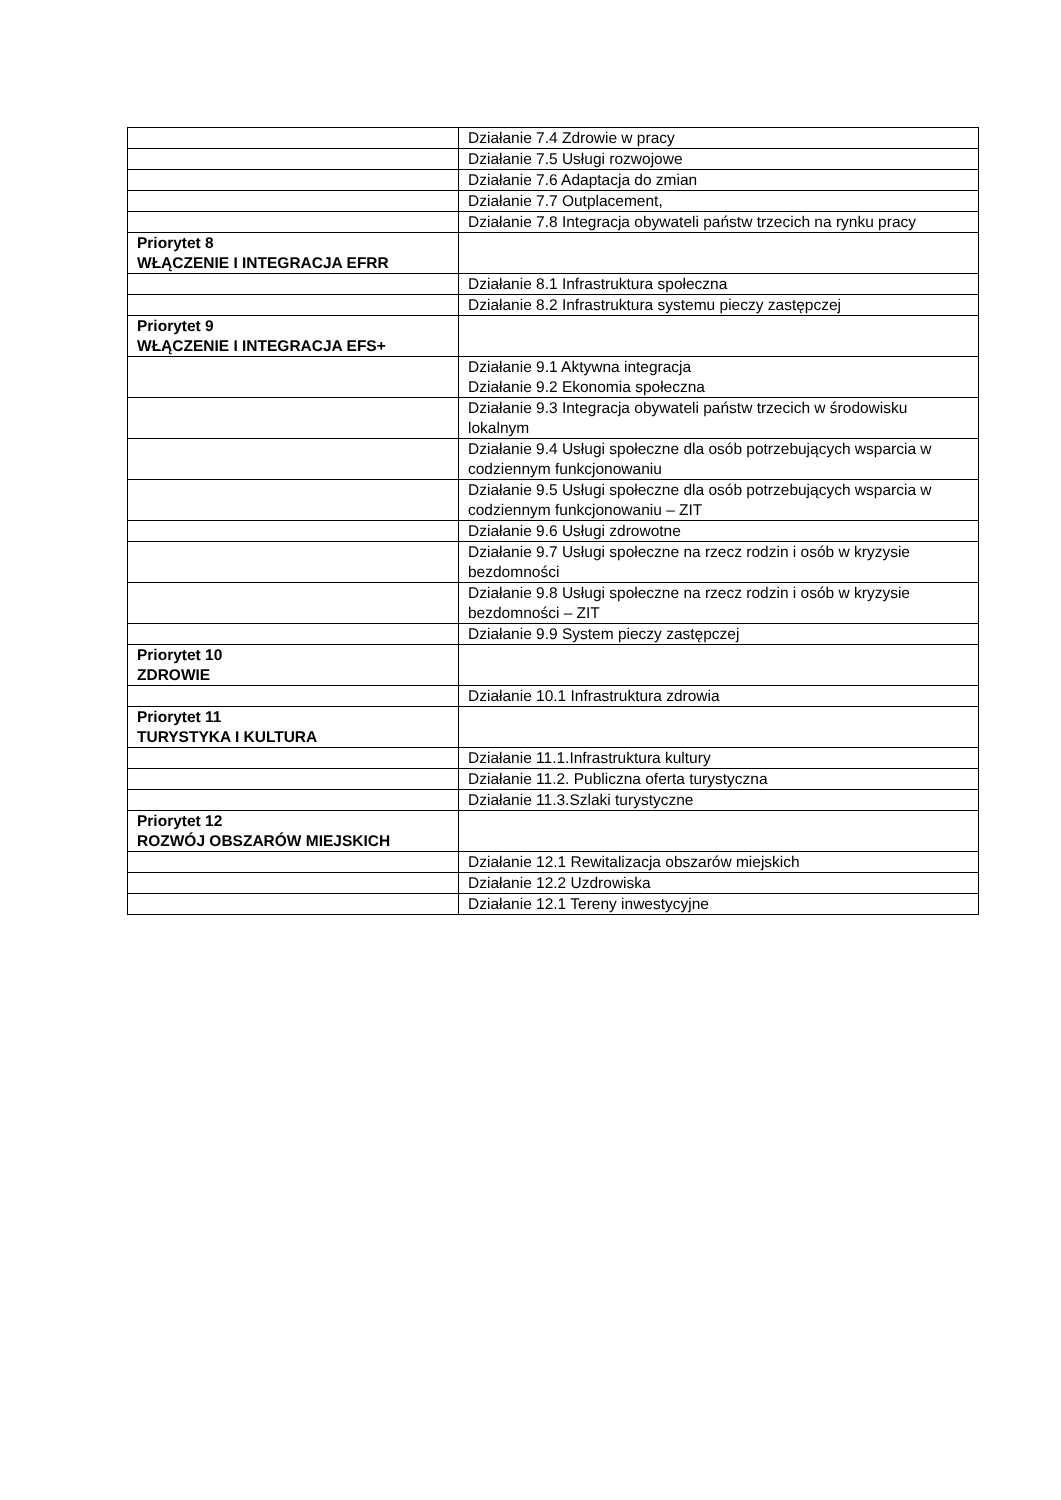| | Działanie 7.4 Zdrowie w pracy |
| | Działanie 7.5 Usługi rozwojowe |
| | Działanie 7.6 Adaptacja do zmian |
| | Działanie 7.7 Outplacement, |
| | Działanie 7.8 Integracja obywateli państw trzecich na rynku pracy |
| Priorytet 8 WŁĄCZENIE I INTEGRACJA EFRR | |
| | Działanie 8.1 Infrastruktura społeczna |
| | Działanie 8.2 Infrastruktura systemu pieczy zastępczej |
| Priorytet 9 WŁĄCZENIE I INTEGRACJA EFS+ | |
| | Działanie 9.1 Aktywna integracja Działanie 9.2 Ekonomia społeczna |
| | Działanie 9.3 Integracja obywateli państw trzecich w środowisku lokalnym |
| | Działanie 9.4 Usługi społeczne dla osób potrzebujących wsparcia w codziennym funkcjonowaniu |
| | Działanie 9.5 Usługi społeczne dla osób potrzebujących wsparcia w codziennym funkcjonowaniu – ZIT |
| | Działanie 9.6 Usługi zdrowotne |
| | Działanie 9.7 Usługi społeczne na rzecz rodzin i osób w kryzysie bezdomności |
| | Działanie 9.8 Usługi społeczne na rzecz rodzin i osób w kryzysie bezdomności – ZIT |
| | Działanie 9.9 System pieczy zastępczej |
| Priorytet 10 ZDROWIE | |
| | Działanie 10.1 Infrastruktura zdrowia |
| Priorytet 11 TURYSTYKA I KULTURA | |
| | Działanie 11.1.Infrastruktura kultury |
| | Działanie 11.2. Publiczna oferta turystyczna |
| | Działanie 11.3.Szlaki turystyczne |
| Priorytet 12 ROZWÓJ OBSZARÓW MIEJSKICH | |
| | Działanie 12.1 Rewitalizacja obszarów miejskich |
| | Działanie 12.2 Uzdrowiska |
| | Działanie 12.1 Tereny inwestycyjne |